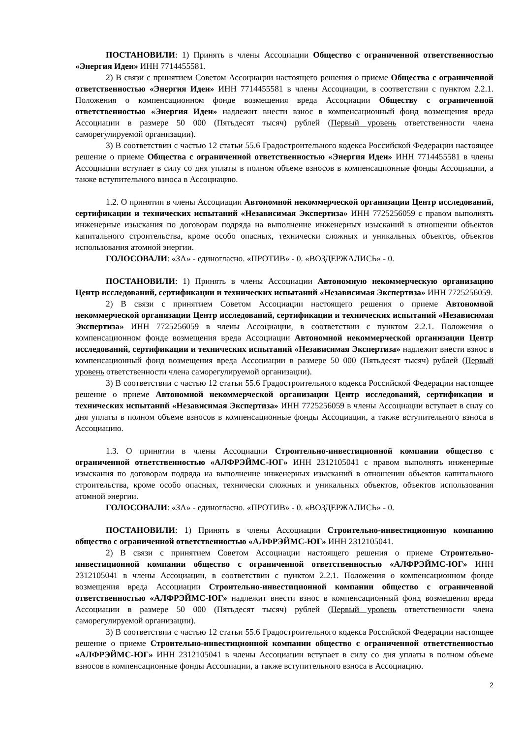ПОСТАНОВИЛИ: 1) Принять в члены Ассоциации Общество с ограниченной ответственностью «Энергия Идеи» ИНН 7714455581.
2) В связи с принятием Советом Ассоциации настоящего решения о приеме Общества с ограниченной ответственностью «Энергия Идеи» ИНН 7714455581 в члены Ассоциации, в соответствии с пунктом 2.2.1. Положения о компенсационном фонде возмещения вреда Ассоциации Обществу с ограниченной ответственностью «Энергия Идеи» надлежит внести взнос в компенсационный фонд возмещения вреда Ассоциации в размере 50 000 (Пятьдесят тысяч) рублей (Первый уровень ответственности члена саморегулируемой организации).
3) В соответствии с частью 12 статьи 55.6 Градостроительного кодекса Российской Федерации настоящее решение о приеме Общества с ограниченной ответственностью «Энергия Идеи» ИНН 7714455581 в члены Ассоциации вступает в силу со дня уплаты в полном объеме взносов в компенсационные фонды Ассоциации, а также вступительного взноса в Ассоциацию.
1.2. О принятии в члены Ассоциации Автономной некоммерческой организации Центр исследований, сертификации и технических испытаний «Независимая Экспертиза» ИНН 7725256059 с правом выполнять инженерные изыскания по договорам подряда на выполнение инженерных изысканий в отношении объектов капитального строительства, кроме особо опасных, технически сложных и уникальных объектов, объектов использования атомной энергии.
ГОЛОСОВАЛИ: «ЗА» - единогласно. «ПРОТИВ» - 0. «ВОЗДЕРЖАЛИСЬ» - 0.
ПОСТАНОВИЛИ: 1) Принять в члены Ассоциации Автономную некоммерческую организацию Центр исследований, сертификации и технических испытаний «Независимая Экспертиза» ИНН 7725256059.
2) В связи с принятием Советом Ассоциации настоящего решения о приеме Автономной некоммерческой организации Центр исследований, сертификации и технических испытаний «Независимая Экспертиза» ИНН 7725256059 в члены Ассоциации, в соответствии с пунктом 2.2.1. Положения о компенсационном фонде возмещения вреда Ассоциации Автономной некоммерческой организации Центр исследований, сертификации и технических испытаний «Независимая Экспертиза» надлежит внести взнос в компенсационный фонд возмещения вреда Ассоциации в размере 50 000 (Пятьдесят тысяч) рублей (Первый уровень ответственности члена саморегулируемой организации).
3) В соответствии с частью 12 статьи 55.6 Градостроительного кодекса Российской Федерации настоящее решение о приеме Автономной некоммерческой организации Центр исследований, сертификации и технических испытаний «Независимая Экспертиза» ИНН 7725256059 в члены Ассоциации вступает в силу со дня уплаты в полном объеме взносов в компенсационные фонды Ассоциации, а также вступительного взноса в Ассоциацию.
1.3. О принятии в члены Ассоциации Строительно-инвестиционной компании общество с ограниченной ответственностью «АЛФРЭЙМС-ЮГ» ИНН 2312105041 с правом выполнять инженерные изыскания по договорам подряда на выполнение инженерных изысканий в отношении объектов капитального строительства, кроме особо опасных, технически сложных и уникальных объектов, объектов использования атомной энергии.
ГОЛОСОВАЛИ: «ЗА» - единогласно. «ПРОТИВ» - 0. «ВОЗДЕРЖАЛИСЬ» - 0.
ПОСТАНОВИЛИ: 1) Принять в члены Ассоциации Строительно-инвестиционную компанию общество с ограниченной ответственностью «АЛФРЭЙМС-ЮГ» ИНН 2312105041.
2) В связи с принятием Советом Ассоциации настоящего решения о приеме Строительно-инвестиционной компании общество с ограниченной ответственностью «АЛФРЭЙМС-ЮГ» ИНН 2312105041 в члены Ассоциации, в соответствии с пунктом 2.2.1. Положения о компенсационном фонде возмещения вреда Ассоциации Строительно-инвестиционной компании общество с ограниченной ответственностью «АЛФРЭЙМС-ЮГ» надлежит внести взнос в компенсационный фонд возмещения вреда Ассоциации в размере 50 000 (Пятьдесят тысяч) рублей (Первый уровень ответственности члена саморегулируемой организации).
3) В соответствии с частью 12 статьи 55.6 Градостроительного кодекса Российской Федерации настоящее решение о приеме Строительно-инвестиционной компании общество с ограниченной ответственностью «АЛФРЭЙМС-ЮГ» ИНН 2312105041 в члены Ассоциации вступает в силу со дня уплаты в полном объеме взносов в компенсационные фонды Ассоциации, а также вступительного взноса в Ассоциацию.
2